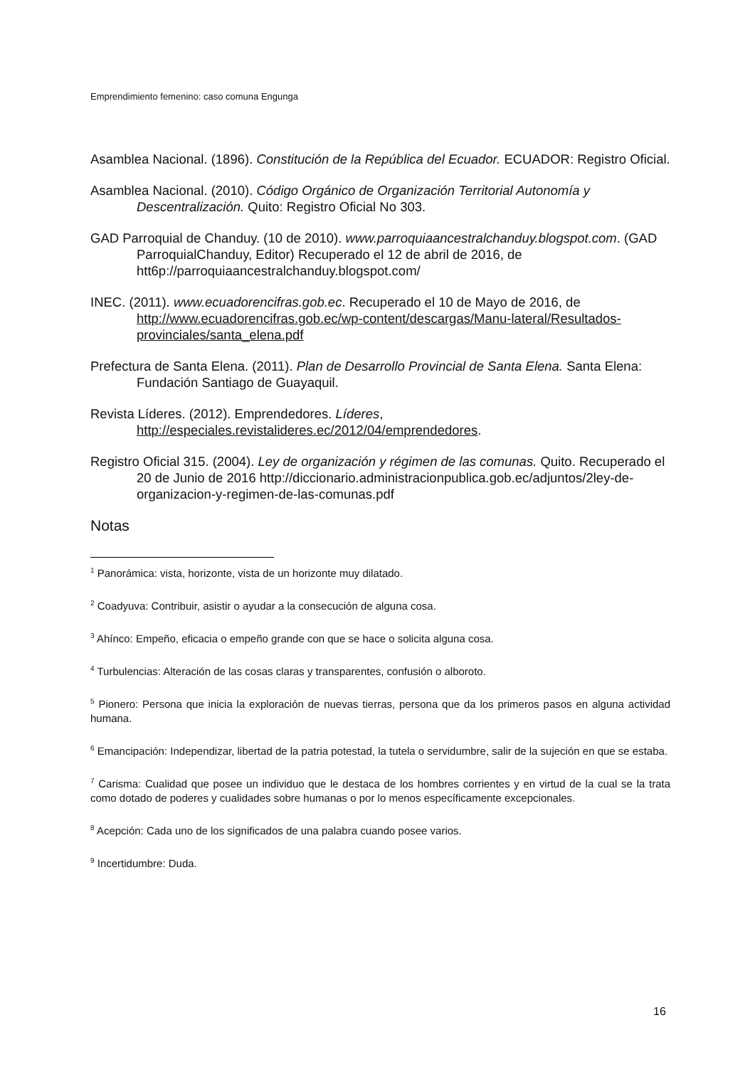Emprendimiento femenino: caso comuna Engunga
Asamblea Nacional. (1896). Constitución de la República del Ecuador. ECUADOR: Registro Oficial.
Asamblea Nacional. (2010). Código Orgánico de Organización Territorial Autonomía y Descentralización. Quito: Registro Oficial No 303.
GAD Parroquial de Chanduy. (10 de 2010). www.parroquiaancestralchanduy.blogspot.com. (GAD ParroquialChanduy, Editor) Recuperado el 12 de abril de 2016, de htt6p://parroquiaancestralchanduy.blogspot.com/
INEC. (2011). www.ecuadorencifras.gob.ec. Recuperado el 10 de Mayo de 2016, de http://www.ecuadorencifras.gob.ec/wp-content/descargas/Manu-lateral/Resultados-provinciales/santa_elena.pdf
Prefectura de Santa Elena. (2011). Plan de Desarrollo Provincial de Santa Elena. Santa Elena: Fundación Santiago de Guayaquil.
Revista Líderes. (2012). Emprendedores. Líderes, http://especiales.revistalideres.ec/2012/04/emprendedores.
Registro Oficial 315. (2004). Ley de organización y régimen de las comunas. Quito. Recuperado el 20 de Junio de 2016 http://diccionario.administracionpublica.gob.ec/adjuntos/2ley-de-organizacion-y-regimen-de-las-comunas.pdf
Notas
<sup>1</sup> Panorámica: vista, horizonte, vista de un horizonte muy dilatado.
<sup>2</sup> Coadyuva: Contribuir, asistir o ayudar a la consecución de alguna cosa.
<sup>3</sup> Ahínco: Empeño, eficacia o empeño grande con que se hace o solicita alguna cosa.
<sup>4</sup> Turbulencias: Alteración de las cosas claras y transparentes, confusión o alboroto.
<sup>5</sup> Pionero: Persona que inicia la exploración de nuevas tierras, persona que da los primeros pasos en alguna actividad humana.
<sup>6</sup> Emancipación: Independizar, libertad de la patria potestad, la tutela o servidumbre, salir de la sujeción en que se estaba.
<sup>7</sup> Carisma: Cualidad que posee un individuo que le destaca de los hombres corrientes y en virtud de la cual se la trata como dotado de poderes y cualidades sobre humanas o por lo menos específicamente excepcionales.
<sup>8</sup> Acepción: Cada uno de los significados de una palabra cuando posee varios.
<sup>9</sup> Incertidumbre: Duda.
16